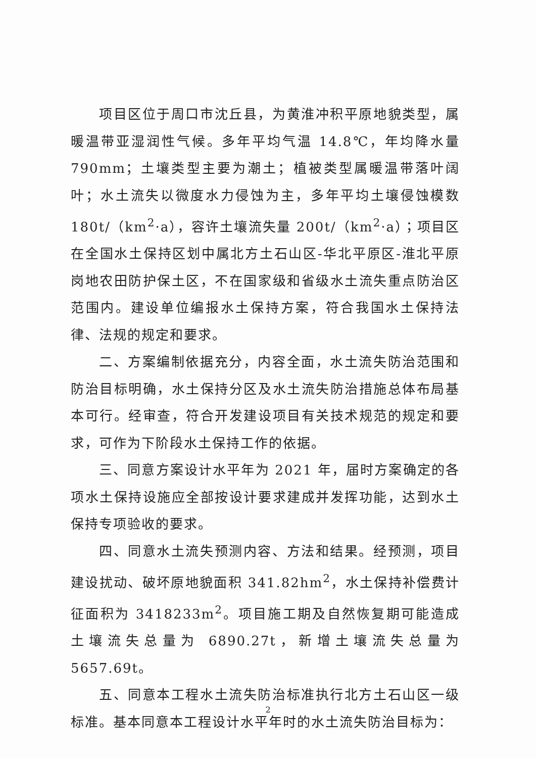项目区位于周口市沈丘县，为黄淮冲积平原地貌类型，属暖温带亚湿润性气候。多年平均气温 14.8℃，年均降水量 790mm；土壤类型主要为潮土；植被类型属暖温带落叶阔叶；水土流失以微度水力侵蚀为主，多年平均土壤侵蚀模数 180t/（km<sup>2</sup>·a），容许土壤流失量 200t/（km<sup>2</sup>·a）；项目区在全国水土保持区划中属北方土石山区-华北平原区-淮北平原岗地农田防护保土区，不在国家级和省级水土流失重点防治区范围内。建设单位编报水土保持方案，符合我国水土保持法律、法规的规定和要求。
二、方案编制依据充分，内容全面，水土流失防治范围和防治目标明确，水土保持分区及水土流失防治措施总体布局基本可行。经审查，符合开发建设项目有关技术规范的规定和要求，可作为下阶段水土保持工作的依据。
三、同意方案设计水平年为 2021 年，届时方案确定的各项水土保持设施应全部按设计要求建成并发挥功能，达到水土保持专项验收的要求。
四、同意水土流失预测内容、方法和结果。经预测，项目建设扰动、破坏原地貌面积 341.82hm<sup>2</sup>，水土保持补偿费计征面积为 3418233m<sup>2</sup>。项目施工期及自然恢复期可能造成土壤流失总量为 6890.27t，新增土壤流失总量为 5657.69t。
五、同意本工程水土流失防治标准执行北方土石山区一级标准。基本同意本工程设计水平年时的水土流失防治目标为：
2